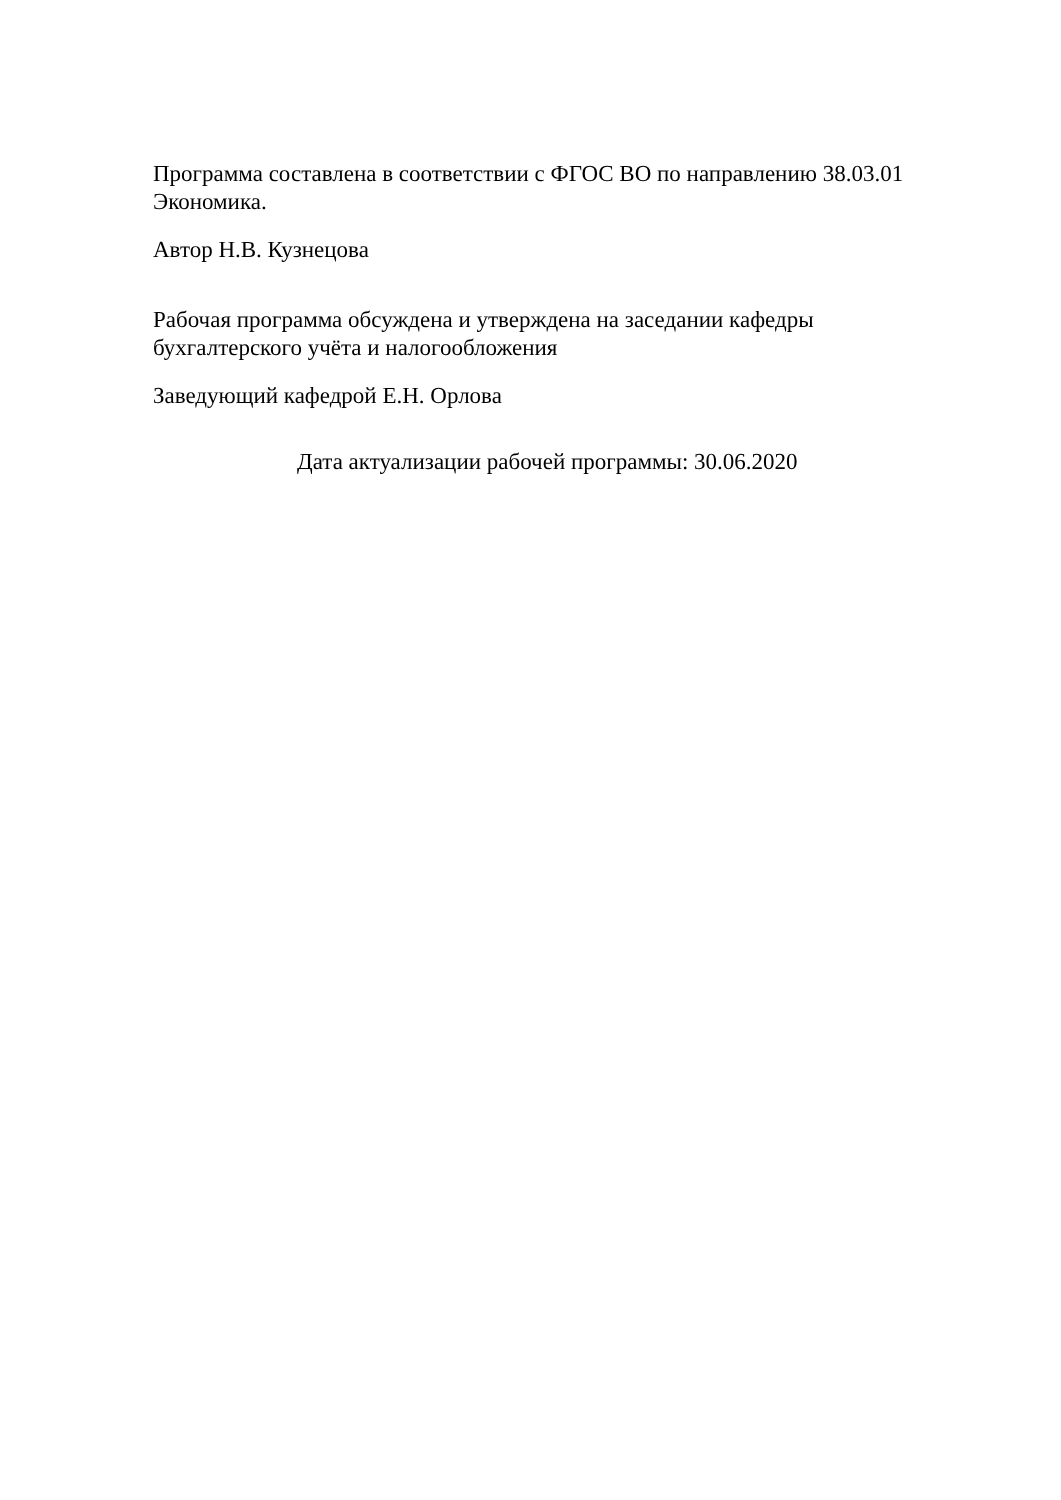Программа составлена в соответствии с ФГОС ВО по направлению 38.03.01 Экономика.
Автор Н.В. Кузнецова
Рабочая программа обсуждена и утверждена на заседании кафедры бухгалтерского учёта и налогообложения
Заведующий кафедрой Е.Н. Орлова
Дата актуализации рабочей программы: 30.06.2020